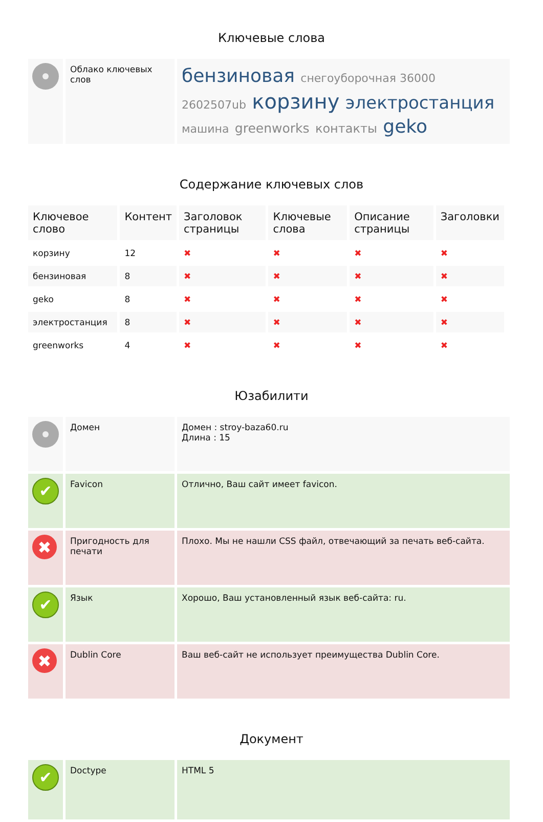Ключевые слова
| | Облако ключевых слов | бензиновая снегоуборочная 36000 2602507ub корзину электростанция машина greenworks контакты geko |
Содержание ключевых слов
| Ключевое слово | Контент | Заголовок страницы | Ключевые слова | Описание страницы | Заголовки |
| --- | --- | --- | --- | --- | --- |
| корзину | 12 | ✖ | ✖ | ✖ | ✖ |
| бензиновая | 8 | ✖ | ✖ | ✖ | ✖ |
| geko | 8 | ✖ | ✖ | ✖ | ✖ |
| электростанция | 8 | ✖ | ✖ | ✖ | ✖ |
| greenworks | 4 | ✖ | ✖ | ✖ | ✖ |
Юзабилити
| | Домен | Домен : stroy-baza60.ru Длина : 15 |
| ✔ | Favicon | Отлично, Ваш сайт имеет favicon. |
| ✖ | Пригодность для печати | Плохо. Мы не нашли CSS файл, отвечающий за печать веб-сайта. |
| ✔ | Язык | Хорошо, Ваш установленный язык веб-сайта: ru. |
| ✖ | Dublin Core | Ваш веб-сайт не использует преимущества Dublin Core. |
Документ
| ✔ | Doctype | HTML 5 |